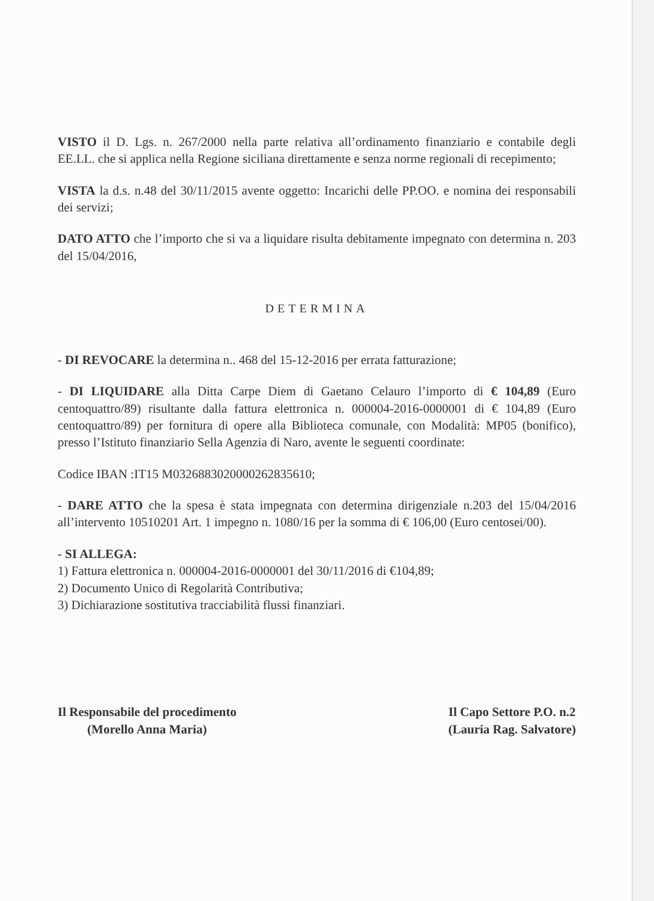VISTO il D. Lgs. n. 267/2000 nella parte relativa all’ordinamento finanziario e contabile degli EE.LL. che si applica nella Regione siciliana direttamente e senza norme regionali di recepimento;
VISTA la d.s. n.48 del 30/11/2015 avente oggetto: Incarichi delle PP.OO. e nomina dei responsabili dei servizi;
DATO ATTO che l’importo che si va a liquidare risulta debitamente impegnato con determina n. 203 del 15/04/2016,
DETERMINA
- DI REVOCARE la determina n.. 468 del 15-12-2016 per errata fatturazione;
- DI LIQUIDARE alla Ditta Carpe Diem di Gaetano Celauro l’importo di € 104,89 (Euro centoquattro/89) risultante dalla fattura elettronica n. 000004-2016-0000001 di € 104,89 (Euro centoquattro/89) per fornitura di opere alla Biblioteca comunale, con Modalità: MP05 (bonifico), presso l’Istituto finanziario Sella Agenzia di Naro, avente le seguenti coordinate:
Codice IBAN :IT15 M0326883020000262835610;
- DARE ATTO che la spesa è stata impegnata con determina dirigenziale n.203 del 15/04/2016 all’intervento 10510201 Art. 1 impegno n. 1080/16 per la somma di € 106,00 (Euro centosei/00).
- SI ALLEGA:
1) Fattura elettronica n. 000004-2016-0000001 del 30/11/2016 di €104,89;
2) Documento Unico di Regolarità Contributiva;
3) Dichiarazione sostitutiva tracciabilità flussi finanziari.
Il Responsabile del procedimento
(Morello Anna Maria)
Il Capo Settore P.O. n.2
(Lauria Rag. Salvatore)